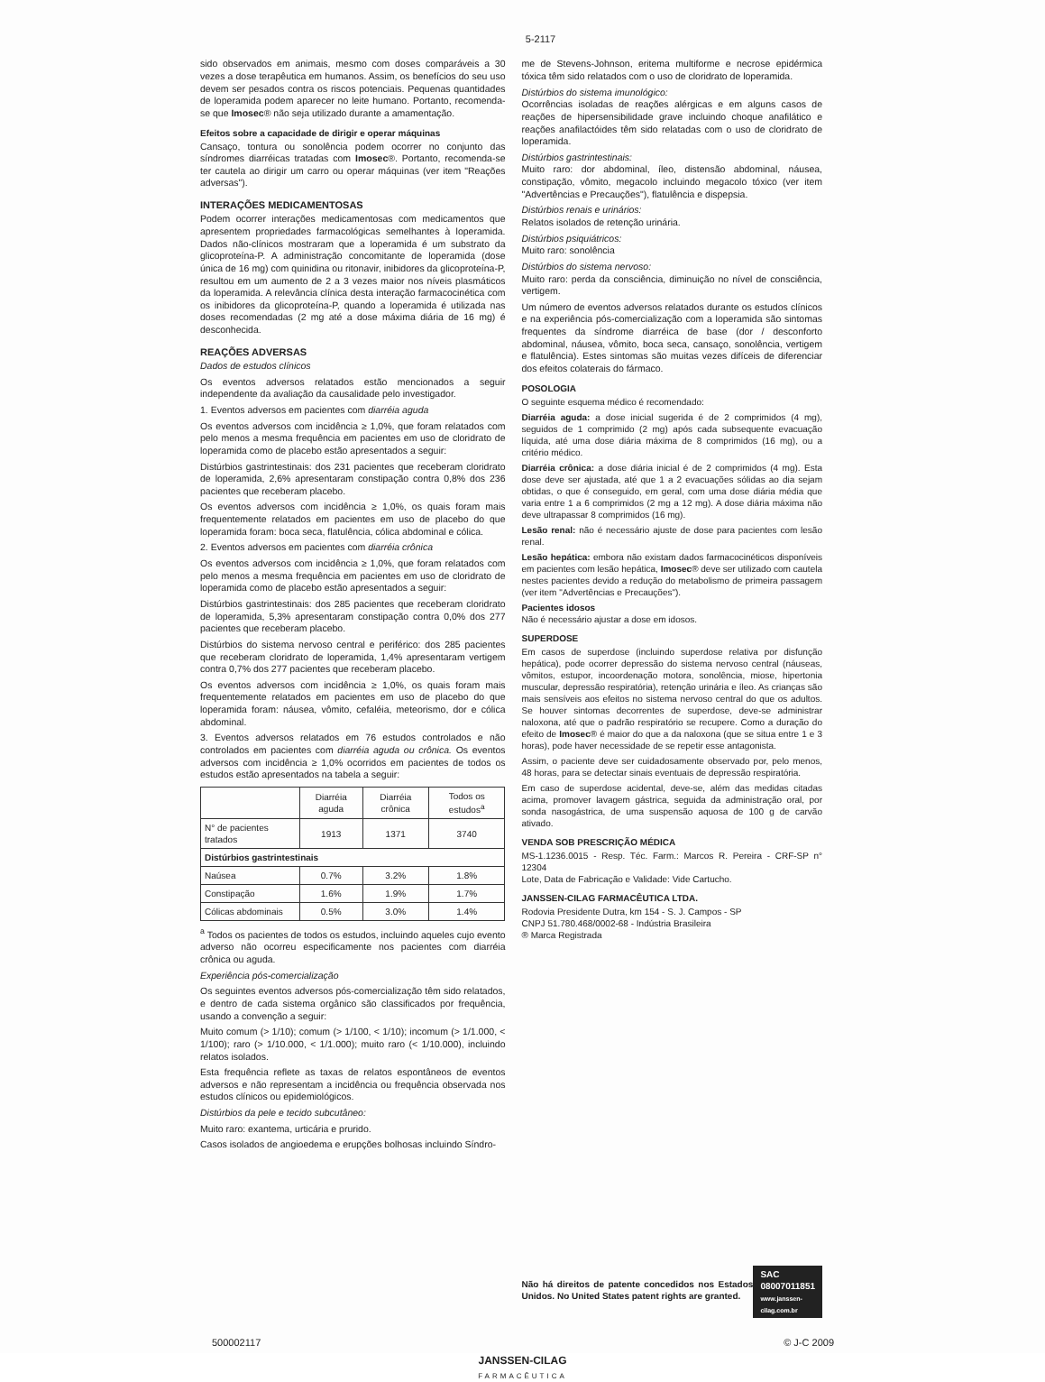5-2117
sido observados em animais, mesmo com doses comparáveis a 30 vezes a dose terapêutica em humanos. Assim, os benefícios do seu uso devem ser pesados contra os riscos potenciais. Pequenas quantidades de loperamida podem aparecer no leite humano. Portanto, recomenda-se que Imosec® não seja utilizado durante a amamentação.
Efeitos sobre a capacidade de dirigir e operar máquinas
Cansaço, tontura ou sonolência podem ocorrer no conjunto das síndromes diarréicas tratadas com Imosec®. Portanto, recomenda-se ter cautela ao dirigir um carro ou operar máquinas (ver item "Reações adversas").
INTERAÇÕES MEDICAMENTOSAS
Podem ocorrer interações medicamentosas com medicamentos que apresentem propriedades farmacológicas semelhantes à loperamida. Dados não-clínicos mostraram que a loperamida é um substrato da glicoproteína-P. A administração concomitante de loperamida (dose única de 16 mg) com quinidina ou ritonavir, inibidores da glicoproteína-P, resultou em um aumento de 2 a 3 vezes maior nos níveis plasmáticos da loperamida. A relevância clínica desta interação farmacocinética com os inibidores da glicoproteína-P, quando a loperamida é utilizada nas doses recomendadas (2 mg até a dose máxima diária de 16 mg) é desconhecida.
REAÇÕES ADVERSAS
Dados de estudos clínicos
Os eventos adversos relatados estão mencionados a seguir independente da avaliação da causalidade pelo investigador.
1. Eventos adversos em pacientes com diarréia aguda
Os eventos adversos com incidência ≥ 1,0%, que foram relatados com pelo menos a mesma frequência em pacientes em uso de cloridrato de loperamida como de placebo estão apresentados a seguir:
Distúrbios gastrintestinais: dos 231 pacientes que receberam cloridrato de loperamida, 2,6% apresentaram constipação contra 0,8% dos 236 pacientes que receberam placebo.
Os eventos adversos com incidência ≥ 1,0%, os quais foram mais frequentemente relatados em pacientes em uso de placebo do que loperamida foram: boca seca, flatulência, cólica abdominal e cólica.
2. Eventos adversos em pacientes com diarréia crônica
Os eventos adversos com incidência ≥ 1,0%, que foram relatados com pelo menos a mesma frequência em pacientes em uso de cloridrato de loperamida como de placebo estão apresentados a seguir:
Distúrbios gastrintestinais: dos 285 pacientes que receberam cloridrato de loperamida, 5,3% apresentaram constipação contra 0,0% dos 277 pacientes que receberam placebo.
Distúrbios do sistema nervoso central e periférico: dos 285 pacientes que receberam cloridrato de loperamida, 1,4% apresentaram vertigem contra 0,7% dos 277 pacientes que receberam placebo.
Os eventos adversos com incidência ≥ 1,0%, os quais foram mais frequentemente relatados em pacientes em uso de placebo do que loperamida foram: náusea, vômito, cefaléia, meteorismo, dor e cólica abdominal.
3. Eventos adversos relatados em 76 estudos controlados e não controlados em pacientes com diarréia aguda ou crônica. Os eventos adversos com incidência ≥ 1,0% ocorridos em pacientes de todos os estudos estão apresentados na tabela a seguir:
| | Diarréia aguda | Diarréia crônica | Todos os estudos<sup>a</sup> |
| --- | --- | --- | --- |
| N° de pacientes tratados | 1913 | 1371 | 3740 |
| Distúrbios gastrintestinais | | | |
| Naúsea | 0.7% | 3.2% | 1.8% |
| Constipação | 1.6% | 1.9% | 1.7% |
| Cólicas abdominais | 0.5% | 3.0% | 1.4% |
<sup>a</sup> Todos os pacientes de todos os estudos, incluindo aqueles cujo evento adverso não ocorreu especificamente nos pacientes com diarréia crônica ou aguda.
Experiência pós-comercialização
Os seguintes eventos adversos pós-comercialização têm sido relatados, e dentro de cada sistema orgânico são classificados por frequência, usando a convenção a seguir:
Muito comum (> 1/10); comum (> 1/100, < 1/10); incomum (> 1/1.000, < 1/100); raro (> 1/10.000, < 1/1.000); muito raro (< 1/10.000), incluindo relatos isolados.
Esta frequência reflete as taxas de relatos espontâneos de eventos adversos e não representam a incidência ou frequência observada nos estudos clínicos ou epidemiológicos.
Distúrbios da pele e tecido subcutâneo:
Muito raro: exantema, urticária e prurido.
Casos isolados de angioedema e erupções bolhosas incluindo Síndro-
me de Stevens-Johnson, eritema multiforme e necrose epidérmica tóxica têm sido relatados com o uso de cloridrato de loperamida.
Distúrbios do sistema imunológico:
Ocorrências isoladas de reações alérgicas e em alguns casos de reações de hipersensibilidade grave incluindo choque anafilático e reações anafilactóides têm sido relatadas com o uso de cloridrato de loperamida.
Distúrbios gastrintestinais:
Muito raro: dor abdominal, íleo, distensão abdominal, náusea, constipação, vômito, megacolo incluindo megacolo tóxico (ver item "Advertências e Precauções"), flatulência e dispepsia.
Distúrbios renais e urinários:
Relatos isolados de retenção urinária.
Distúrbios psiquiátricos:
Muito raro: sonolência
Distúrbios do sistema nervoso:
Muito raro: perda da consciência, diminuição no nível de consciência, vertigem.
Um número de eventos adversos relatados durante os estudos clínicos e na experiência pós-comercialização com a loperamida são sintomas frequentes da síndrome diarréica de base (dor / desconforto abdominal, náusea, vômito, boca seca, cansaço, sonolência, vertigem e flatulência). Estes sintomas são muitas vezes difíceis de diferenciar dos efeitos colaterais do fármaco.
POSOLOGIA
O seguinte esquema médico é recomendado:
Diarréia aguda: a dose inicial sugerida é de 2 comprimidos (4 mg), seguidos de 1 comprimido (2 mg) após cada subsequente evacuação líquida, até uma dose diária máxima de 8 comprimidos (16 mg), ou a critério médico.
Diarréia crônica: a dose diária inicial é de 2 comprimidos (4 mg). Esta dose deve ser ajustada, até que 1 a 2 evacuações sólidas ao dia sejam obtidas, o que é conseguido, em geral, com uma dose diária média que varia entre 1 a 6 comprimidos (2 mg a 12 mg). A dose diária máxima não deve ultrapassar 8 comprimidos (16 mg).
Lesão renal: não é necessário ajuste de dose para pacientes com lesão renal.
Lesão hepática: embora não existam dados farmacocinéticos disponíveis em pacientes com lesão hepática, Imosec® deve ser utilizado com cautela nestes pacientes devido a redução do metabolismo de primeira passagem (ver item "Advertências e Precauções").
Pacientes idosos
Não é necessário ajustar a dose em idosos.
SUPERDOSE
Em casos de superdose (incluindo superdose relativa por disfunção hepática), pode ocorrer depressão do sistema nervoso central (náuseas, vômitos, estupor, incoordenação motora, sonolência, miose, hipertonia muscular, depressão respiratória), retenção urinária e íleo. As crianças são mais sensíveis aos efeitos no sistema nervoso central do que os adultos. Se houver sintomas decorrentes de superdose, deve-se administrar naloxona, até que o padrão respiratório se recupere. Como a duração do efeito de Imosec® é maior do que a da naloxona (que se situa entre 1 e 3 horas), pode haver necessidade de se repetir esse antagonista.
Assim, o paciente deve ser cuidadosamente observado por, pelo menos, 48 horas, para se detectar sinais eventuais de depressão respiratória.
Em caso de superdose acidental, deve-se, além das medidas citadas acima, promover lavagem gástrica, seguida da administração oral, por sonda nasogástrica, de uma suspensão aquosa de 100 g de carvão ativado.
VENDA SOB PRESCRIÇÃO MÉDICA
MS-1.1236.0015 - Resp. Téc. Farm.: Marcos R. Pereira - CRF-SP n° 12304
Lote, Data de Fabricação e Validade: Vide Cartucho.
JANSSEN-CILAG FARMACÊUTICA LTDA.
Rodovia Presidente Dutra, km 154 - S. J. Campos - SP
CNPJ 51.780.468/0002-68 - Indústria Brasileira
® Marca Registrada
Não há direitos de patente concedidos nos Estados Unidos. No United States patent rights are granted.
SAC
08007011851
www.janssen-cilag.com.br
500002117 © J-C 2009
JANSSEN-CILAG
FARMACÊUTICA